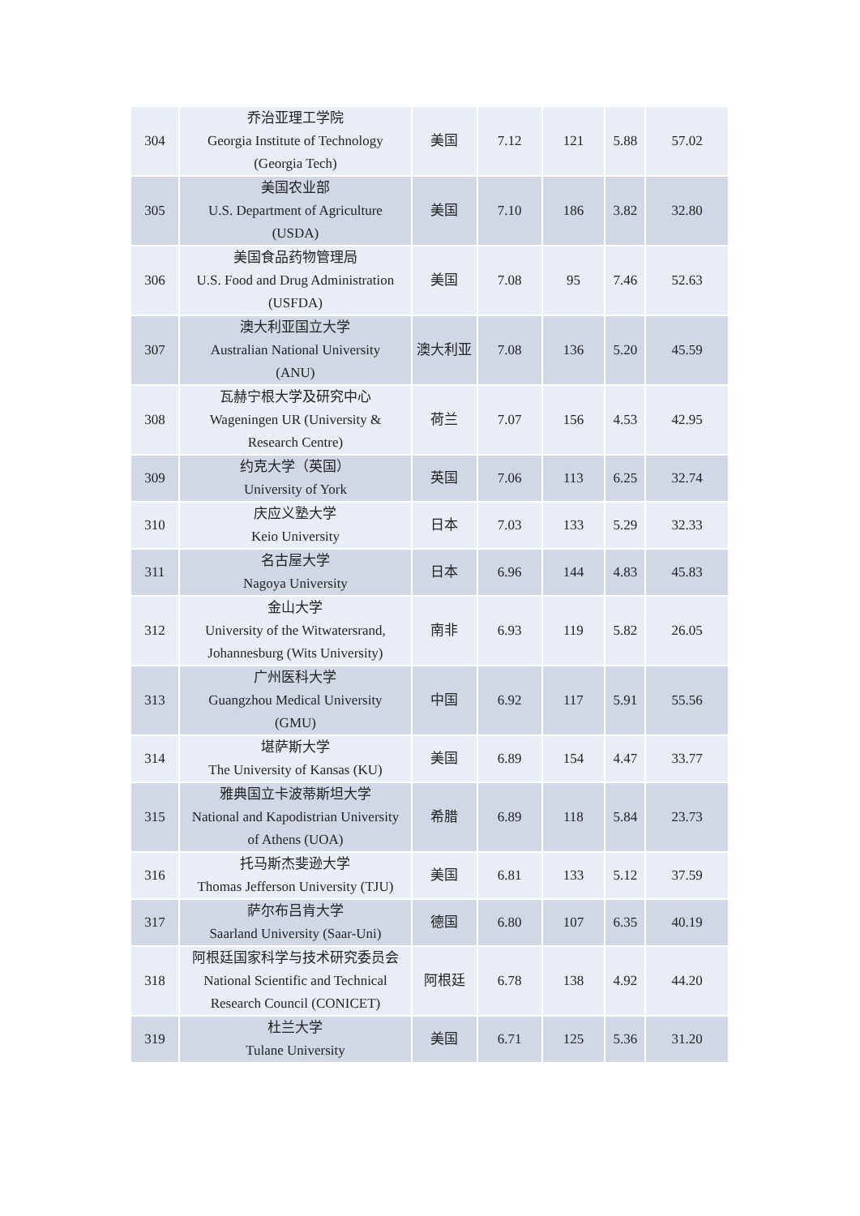| 304 | 乔治亚理工学院 Georgia Institute of Technology (Georgia Tech) | 美国 | 7.12 | 121 | 5.88 | 57.02 |
| 305 | 美国农业部 U.S. Department of Agriculture (USDA) | 美国 | 7.10 | 186 | 3.82 | 32.80 |
| 306 | 美国食品药物管理局 U.S. Food and Drug Administration (USFDA) | 美国 | 7.08 | 95 | 7.46 | 52.63 |
| 307 | 澳大利亚国立大学 Australian National University (ANU) | 澳大利亚 | 7.08 | 136 | 5.20 | 45.59 |
| 308 | 瓦赫宁根大学及研究中心 Wageningen UR (University & Research Centre) | 荷兰 | 7.07 | 156 | 4.53 | 42.95 |
| 309 | 约克大学（英国） University of York | 英国 | 7.06 | 113 | 6.25 | 32.74 |
| 310 | 庆应义塾大学 Keio University | 日本 | 7.03 | 133 | 5.29 | 32.33 |
| 311 | 名古屋大学 Nagoya University | 日本 | 6.96 | 144 | 4.83 | 45.83 |
| 312 | 金山大学 University of the Witwatersrand, Johannesburg (Wits University) | 南非 | 6.93 | 119 | 5.82 | 26.05 |
| 313 | 广州医科大学 Guangzhou Medical University (GMU) | 中国 | 6.92 | 117 | 5.91 | 55.56 |
| 314 | 堪萨斯大学 The University of Kansas (KU) | 美国 | 6.89 | 154 | 4.47 | 33.77 |
| 315 | 雅典国立卡波蒂斯坦大学 National and Kapodistrian University of Athens (UOA) | 希腊 | 6.89 | 118 | 5.84 | 23.73 |
| 316 | 托马斯杰斐逊大学 Thomas Jefferson University (TJU) | 美国 | 6.81 | 133 | 5.12 | 37.59 |
| 317 | 萨尔布吕肯大学 Saarland University (Saar-Uni) | 德国 | 6.80 | 107 | 6.35 | 40.19 |
| 318 | 阿根廷国家科学与技术研究委员会 National Scientific and Technical Research Council (CONICET) | 阿根廷 | 6.78 | 138 | 4.92 | 44.20 |
| 319 | 杜兰大学 Tulane University | 美国 | 6.71 | 125 | 5.36 | 31.20 |